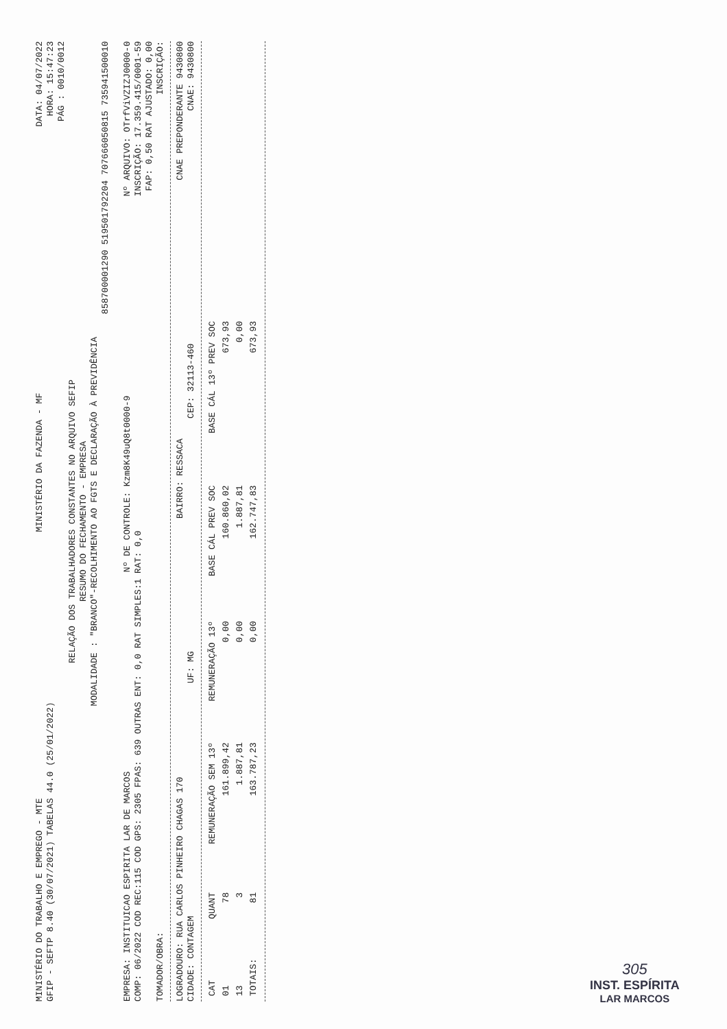MINISTÉRIO DO TRABALHO E EMPREGO - MTE MINISTÉRIO DA FAZENDA - MF DATA: 04/07/2022
GFIP - SEFTP 8.40 (30/07/2021) TABELAS 44.0 (25/01/2022) HORA: 15:47:23
PÁG : 0010/0012
RELAÇÃO DOS TRABALHADORES CONSTANTES NO ARQUIVO SEFIP
RESUMO DO FECHAMENTO - EMPRESA
MODALIDADE : "BRANCO"-RECOLHIMENTO AO FGTS E DECLARAÇÃO À PREVIDÊNCIA
858700001290 519501792204 707666050815 735941500010
EMPRESA: INSTITUICAO ESPIRITA LAR DE MARCOS Nº DE CONTROLE: Kzm8K49uQ8t0000-9 Nº ARQUIVO: OTrfViVZIZJ0000-0
COMP: 06/2022 COD REC:115 COD GPS: 2305 FPAS: 639 OUTRAS ENT: 0,0 RAT SIMPLES:1 RAT: 0,0 INSCRIÇÃO: 17.359.415/0001-59
FAP: 0,50 RAT AJUSTADO: 0,00
TOMADOR/OBRA: INSCRIÇÃO:
LOGRADOURO: RUA CARLOS PINHEIRO CHAGAS 170 BAIRRO: RESSACA CNAE PREPONDERANTE 9430800
CIDADE: CONTAGEM UF: MG CEP: 32113-460 CNAE: 9430800
| CAT | QUANT | REMUNERAÇÃO SEM 13º | REMUNERAÇÃO 13º | BASE CÁL PREV SOC | BASE CÁL 13º PREV SOC |
| --- | --- | --- | --- | --- | --- |
| 01 | 78 | 161.899,42 | 0,00 | 160.860,02 | 673,93 |
| 13 | 3 | 1.887,81 | 0,00 | 1.887,81 | 0,00 |
| TOTAIS: | 81 | 163.787,23 | 0,00 | 162.747,83 | 673,93 |
305
INST. ESPÍRITA
LAR MARCOS